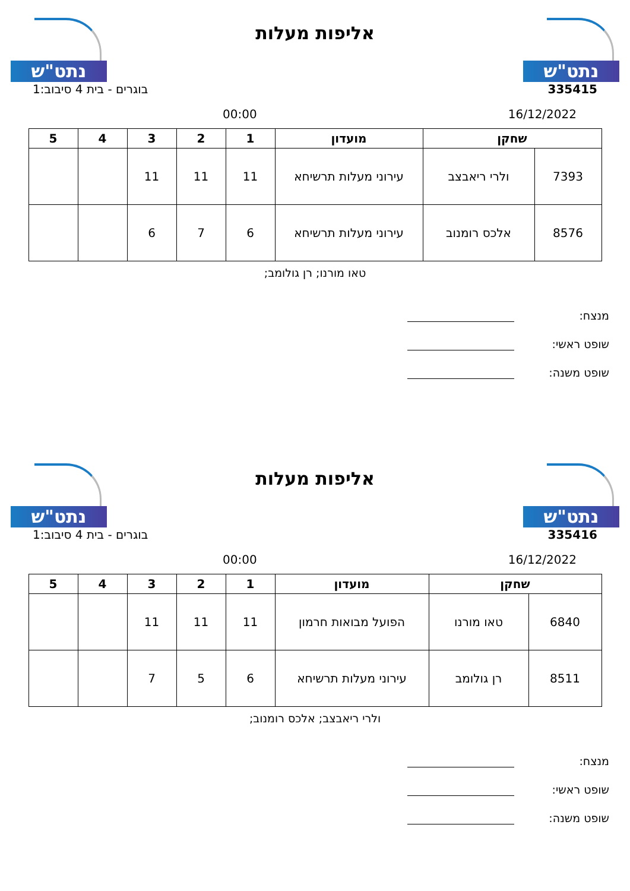נתט"ש
אליפות מעלות
נתט"ש
335415 בוגרים - בית 4 סיבוב:1
16/12/2022 00:00
| שחקן | | מועדון | 1 | 2 | 3 | 4 | 5 |
| --- | --- | --- | --- | --- | --- | --- | --- |
| 7393 | ולרי ריאבצב | עירוני מעלות תרשיחא | 11 | 11 | 11 | | |
| 8576 | אלכס רומנוב | עירוני מעלות תרשיחא | 6 | 7 | 6 | | |
טאו מורנו; רן גולומב;
מנצח:
שופט ראשי:
שופט משנה:
נתט"ש
אליפות מעלות
נתט"ש
335416 בוגרים - בית 4 סיבוב:1
16/12/2022 00:00
| שחקן | | מועדון | 1 | 2 | 3 | 4 | 5 |
| --- | --- | --- | --- | --- | --- | --- | --- |
| 6840 | טאו מורנו | הפועל מבואות חרמון | 11 | 11 | 11 | | |
| 8511 | רן גולומב | עירוני מעלות תרשיחא | 6 | 5 | 7 | | |
ולרי ריאבצב; אלכס רומנוב;
מנצח:
שופט ראשי:
שופט משנה: